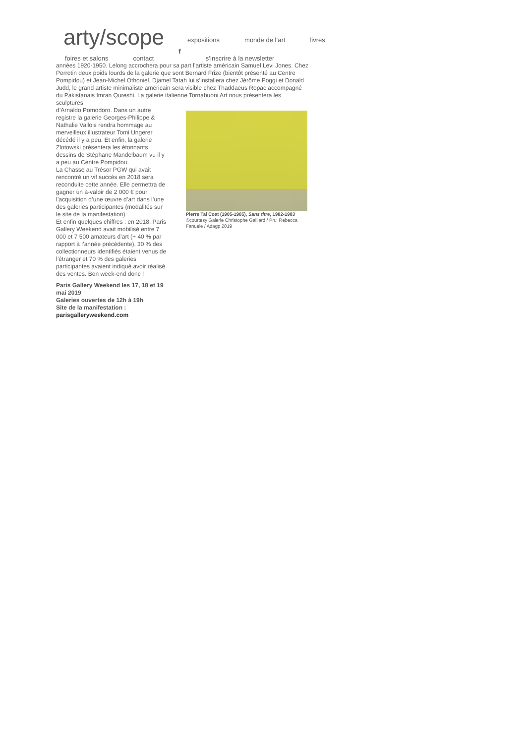arty/scope
expositions monde de l’art livres
foires et salons contact f s’inscrire à la newsletter
années 1920-1950. Lelong accrochera pour sa part l’artiste américain Samuel Levi Jones. Chez Perrotin deux poids lourds de la galerie que sont Bernard Frize (bientôt présenté au Centre Pompidou) et Jean-Michel Othoniel. Djamel Tatah lui s’installera chez Jérôme Poggi et Donald Judd, le grand artiste minimaliste américain sera visible chez Thaddaeus Ropac accompagné du Pakistanais Imran Qureshi. La galerie italienne Tornabuoni Art nous présentera les sculptures
d’Arnaldo Pomodoro. Dans un autre registre la galerie Georges-Philippe & Nathalie Vallois rendra hommage au merveilleux illustrateur Tomi Ungerer décédé il y a peu. Et enfin, la galerie Zlotowski présentera les étonnants dessins de Stéphane Mandelbaum vu il y a peu au Centre Pompidou.
La Chasse au Trésor PGW qui avait rencontré un vif succès en 2018 sera reconduite cette année. Elle permettra de gagner un à-valoir de 2 000 € pour l’acquisition d’une œuvre d’art dans l’une des galeries participantes (modalités sur le site de la manifestation).
Et enfin quelques chiffres : en 2018, Paris Gallery Weekend avait mobilisé entre 7 000 et 7 500 amateurs d’art (+ 40 % par rapport à l’année précédente), 30 % des collectionneurs identifiés étaient venus de l’étranger et 70 % des galeries participantes avaient indiqué avoir réalisé des ventes. Bon week-end donc !
Paris Gallery Weekend les 17, 18 et 19 mai 2019
Galeries ouvertes de 12h à 19h
Site de la manifestation : parisgalleryweekend.com
Pierre Tal Coat (1905-1985), Sans titre, 1982-1983 ©courtesy Galerie Christophe Gaillard / Ph.: Rebecca Fanuele / Adagp 2019